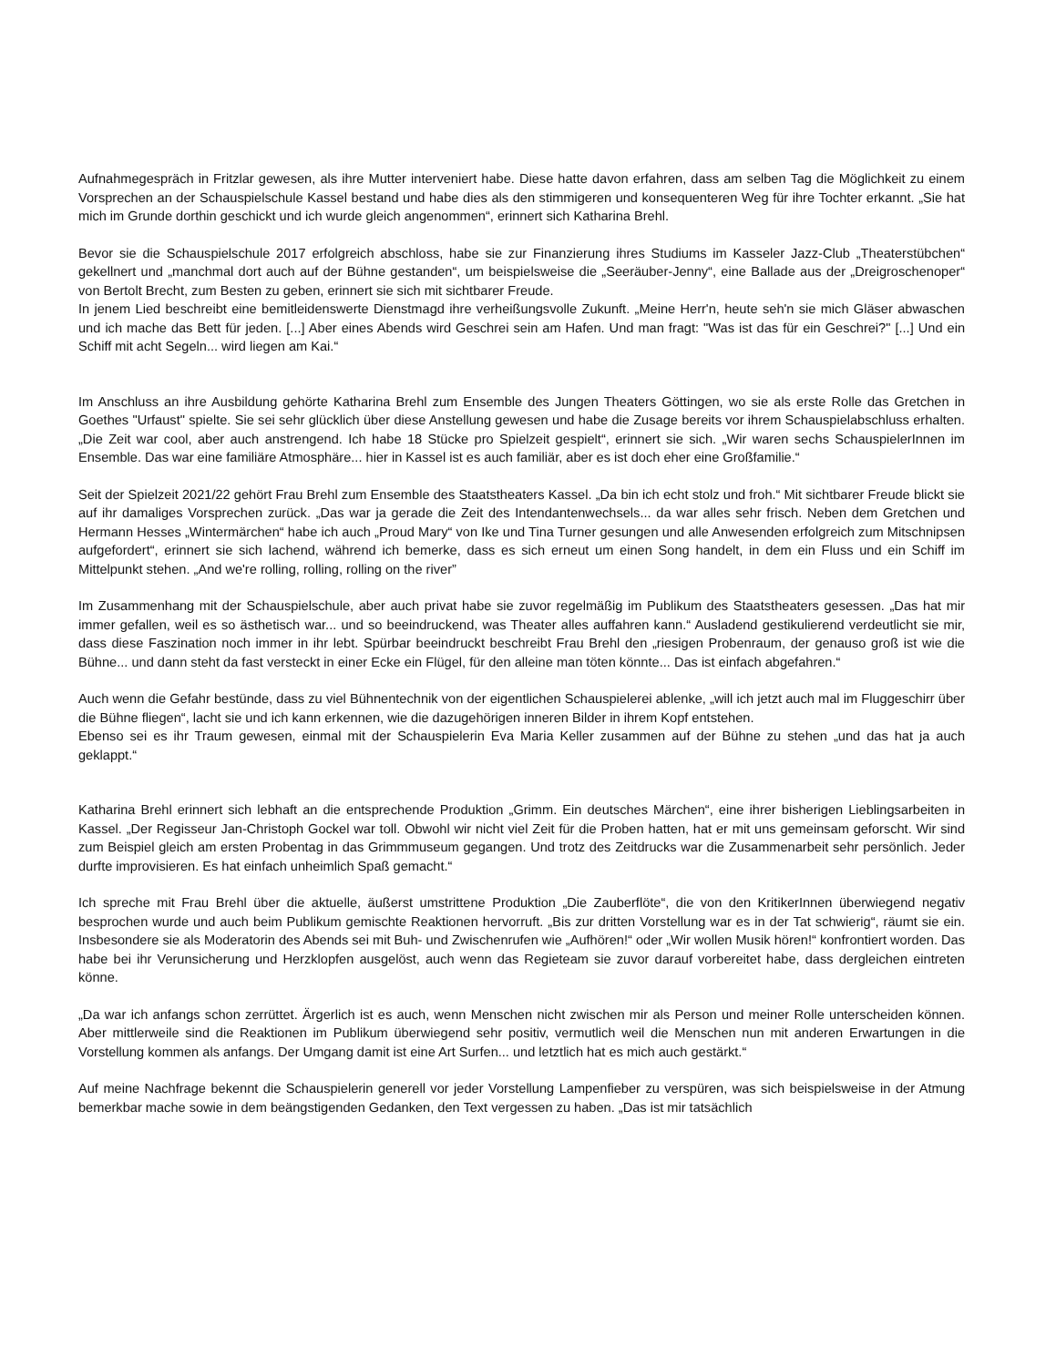Aufnahmegespräch in Fritzlar gewesen, als ihre Mutter interveniert habe. Diese hatte davon erfahren, dass am selben Tag die Möglichkeit zu einem Vorsprechen an der Schauspielschule Kassel bestand und habe dies als den stimmigeren und konsequenteren Weg für ihre Tochter erkannt. „Sie hat mich im Grunde dorthin geschickt und ich wurde gleich angenommen“, erinnert sich Katharina Brehl.
Bevor sie die Schauspielschule 2017 erfolgreich abschloss, habe sie zur Finanzierung ihres Studiums im Kasseler Jazz-Club „Theaterstübchen“ gekellnert und „manchmal dort auch auf der Bühne gestanden“, um beispielsweise die „Seeräuber-Jenny“, eine Ballade aus der „Dreigroschenoper“ von Bertolt Brecht, zum Besten zu geben, erinnert sie sich mit sichtbarer Freude.
In jenem Lied beschreibt eine bemitleidenswerte Dienstmagd ihre verheißungsvolle Zukunft. „Meine Herr'n, heute seh'n sie mich Gläser abwaschen und ich mache das Bett für jeden. [...] Aber eines Abends wird Geschrei sein am Hafen. Und man fragt: "Was ist das für ein Geschrei?" [...] Und ein Schiff mit acht Segeln... wird liegen am Kai.“
Im Anschluss an ihre Ausbildung gehörte Katharina Brehl zum Ensemble des Jungen Theaters Göttingen, wo sie als erste Rolle das Gretchen in Goethes "Urfaust" spielte. Sie sei sehr glücklich über diese Anstellung gewesen und habe die Zusage bereits vor ihrem Schauspielabschluss erhalten. „Die Zeit war cool, aber auch anstrengend. Ich habe 18 Stücke pro Spielzeit gespielt“, erinnert sie sich. „Wir waren sechs SchauspielerInnen im Ensemble. Das war eine familiäre Atmosphäre... hier in Kassel ist es auch familiär, aber es ist doch eher eine Großfamilie.“
Seit der Spielzeit 2021/22 gehört Frau Brehl zum Ensemble des Staatstheaters Kassel. „Da bin ich echt stolz und froh.“ Mit sichtbarer Freude blickt sie auf ihr damaliges Vorsprechen zurück. „Das war ja gerade die Zeit des Intendantenwechsels... da war alles sehr frisch. Neben dem Gretchen und Hermann Hesses „Wintermärchen“ habe ich auch „Proud Mary“ von Ike und Tina Turner gesungen und alle Anwesenden erfolgreich zum Mitschnipsen aufgefordert“, erinnert sie sich lachend, während ich bemerke, dass es sich erneut um einen Song handelt, in dem ein Fluss und ein Schiff im Mittelpunkt stehen. „And we're rolling, rolling, rolling on the river”
Im Zusammenhang mit der Schauspielschule, aber auch privat habe sie zuvor regelmäßig im Publikum des Staatstheaters gesessen. „Das hat mir immer gefallen, weil es so ästhetisch war... und so beeindruckend, was Theater alles auffahren kann.“ Ausladend gestikulierend verdeutlicht sie mir, dass diese Faszination noch immer in ihr lebt. Spürbar beeindruckt beschreibt Frau Brehl den „riesigen Probenraum, der genauso groß ist wie die Bühne... und dann steht da fast versteckt in einer Ecke ein Flügel, für den alleine man töten könnte... Das ist einfach abgefahren.“
Auch wenn die Gefahr bestünde, dass zu viel Bühnentechnik von der eigentlichen Schauspielerei ablenke, „will ich jetzt auch mal im Fluggeschirr über die Bühne fliegen“, lacht sie und ich kann erkennen, wie die dazugehörigen inneren Bilder in ihrem Kopf entstehen.
Ebenso sei es ihr Traum gewesen, einmal mit der Schauspielerin Eva Maria Keller zusammen auf der Bühne zu stehen „und das hat ja auch geklappt.“
Katharina Brehl erinnert sich lebhaft an die entsprechende Produktion „Grimm. Ein deutsches Märchen“, eine ihrer bisherigen Lieblingsarbeiten in Kassel. „Der Regisseur Jan-Christoph Gockel war toll. Obwohl wir nicht viel Zeit für die Proben hatten, hat er mit uns gemeinsam geforscht. Wir sind zum Beispiel gleich am ersten Probentag in das Grimmmuseum gegangen. Und trotz des Zeitdrucks war die Zusammenarbeit sehr persönlich. Jeder durfte improvisieren. Es hat einfach unheimlich Spaß gemacht.“
Ich spreche mit Frau Brehl über die aktuelle, äußerst umstrittene Produktion „Die Zauberflöte“, die von den KritikerInnen überwiegend negativ besprochen wurde und auch beim Publikum gemischte Reaktionen hervorruft. „Bis zur dritten Vorstellung war es in der Tat schwierig“, räumt sie ein. Insbesondere sie als Moderatorin des Abends sei mit Buh- und Zwischenrufen wie „Aufhören!“ oder „Wir wollen Musik hören!“ konfrontiert worden. Das habe bei ihr Verunsicherung und Herzklopfen ausgelöst, auch wenn das Regieteam sie zuvor darauf vorbereitet habe, dass dergleichen eintreten könne.
„Da war ich anfangs schon zerrüttet. Ärgerlich ist es auch, wenn Menschen nicht zwischen mir als Person und meiner Rolle unterscheiden können. Aber mittlerweile sind die Reaktionen im Publikum überwiegend sehr positiv, vermutlich weil die Menschen nun mit anderen Erwartungen in die Vorstellung kommen als anfangs. Der Umgang damit ist eine Art Surfen... und letztlich hat es mich auch gestärkt.“
Auf meine Nachfrage bekennt die Schauspielerin generell vor jeder Vorstellung Lampenfieber zu verspüren, was sich beispielsweise in der Atmung bemerkbar mache sowie in dem beängstigenden Gedanken, den Text vergessen zu haben. „Das ist mir tatsächlich